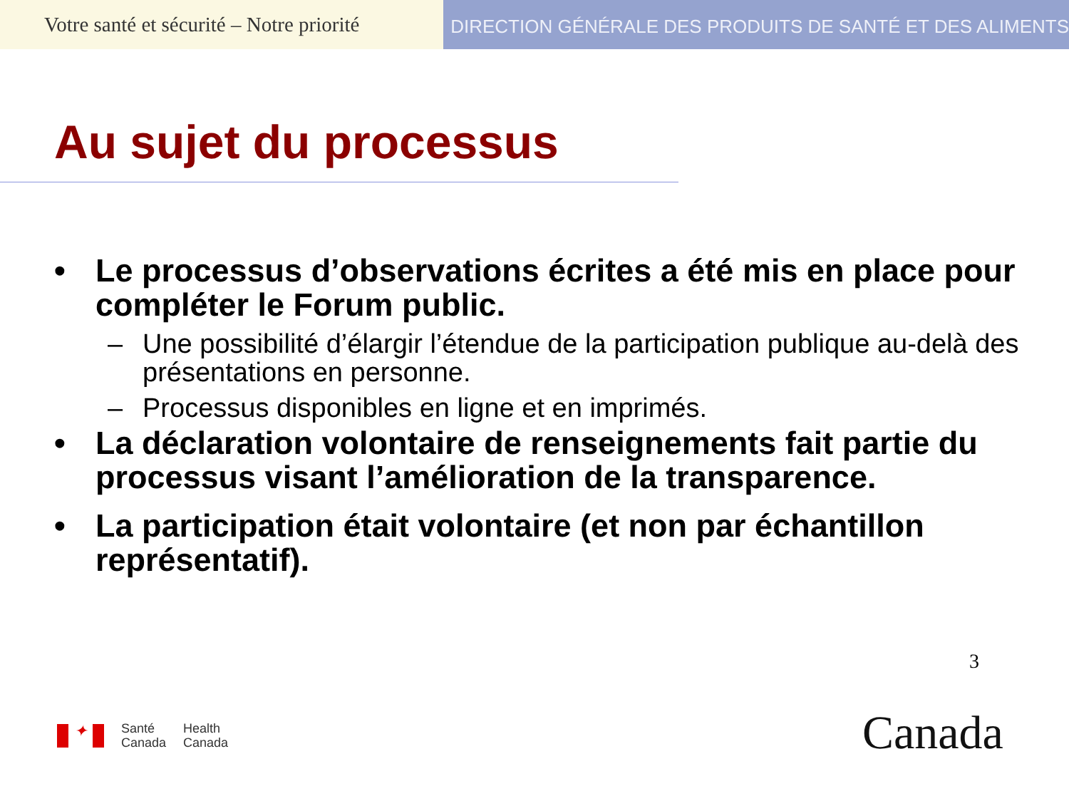Votre santé et sécurité – Notre priorité
DIRECTION GÉNÉRALE DES PRODUITS DE SANTÉ ET DES ALIMENTS
Au sujet du processus
• Le processus d’observations écrites a été mis en place pour compléter le Forum public.
– Une possibilité d’élargir l’étendue de la participation publique au-delà des présentations en personne.
– Processus disponibles en ligne et en imprimés.
• La déclaration volontaire de renseignements fait partie du processus visant l’amélioration de la transparence.
• La participation était volontaire (et non par échantillon représentatif).
3
✦
Santé
Canada
Health
Canada
Canada